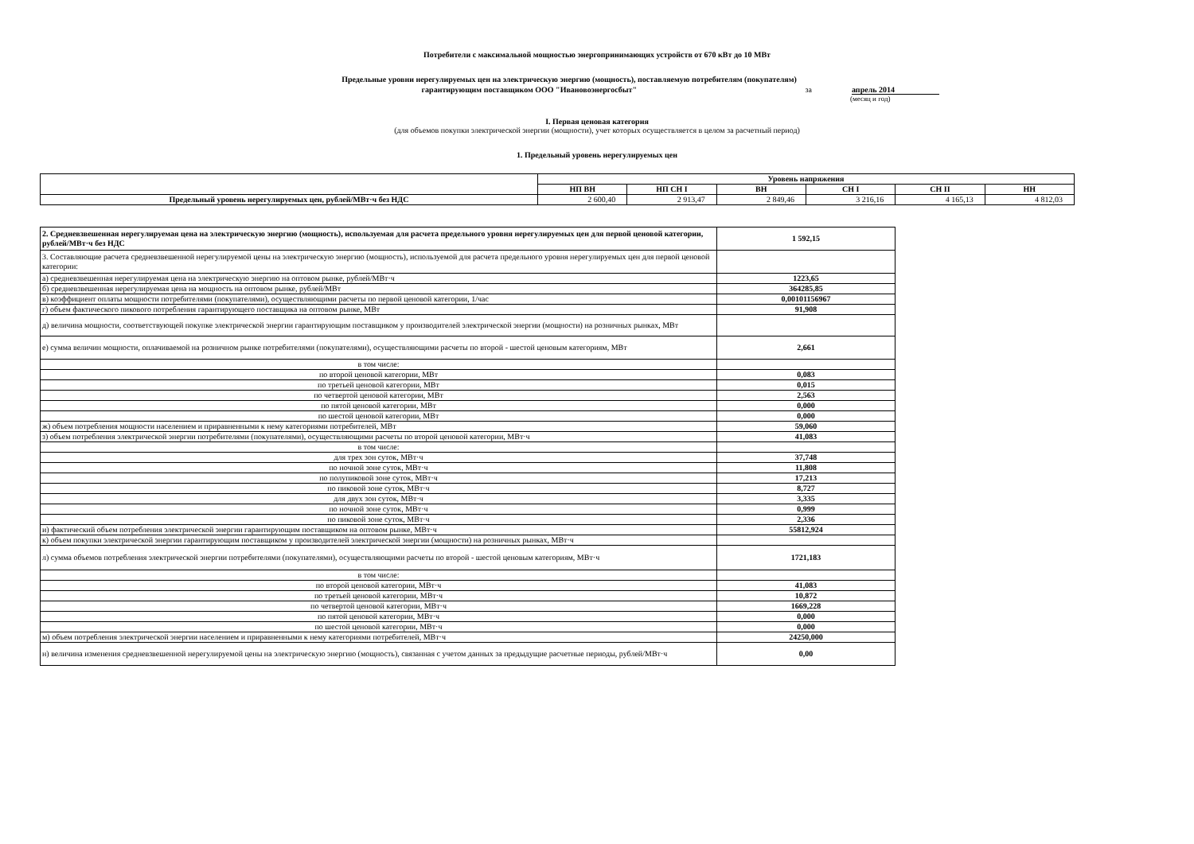Потребители с максимальной мощностью энергопринимающих устройств от 670 кВт до 10 МВт
Предельные уровни нерегулируемых цен на электрическую энергию (мощность), поставляемую потребителям (покупателям)
гарантирующим поставщиком ООО "Ивановоэнергосбыт" за апрель 2014
(месяц и год)
I. Первая ценовая категория
(для объемов покупки электрической энергии (мощности), учет которых осуществляется в целом за расчетный период)
1. Предельный уровень нерегулируемых цен
| | Уровень напряжения | | | | | |
| | НП ВН | НП СН I | ВН | СН I | СН II | НН |
| Предельный уровень нерегулируемых цен, рублей/МВт·ч без НДС | 2 600,40 | 2 913,47 | 2 849,46 | 3 216,16 | 4 165,13 | 4 812,03 |
| 2. Средневзвешенная нерегулируемая цена на электрическую энергию (мощность), используемая для расчета предельного уровня нерегулируемых цен для первой ценовой категории, рублей/МВт·ч без НДС | 1 592,15 |
| 3. Составляющие расчета средневзвешенной нерегулируемой цены на электрическую энергию (мощность), используемой для расчета предельного уровня нерегулируемых цен для первой ценовой категории: | |
| а) средневзвешенная нерегулируемая цена на электрическую энергию на оптовом рынке, рублей/МВт·ч | 1223,65 |
| б) средневзвешенная нерегулируемая цена на мощность на оптовом рынке, рублей/МВт | 364285,85 |
| в) коэффициент оплаты мощности потребителями (покупателями), осуществляющими расчеты по первой ценовой категории, 1/час | 0,00101156967 |
| г) объем фактического пикового потребления гарантирующего поставщика на оптовом рынке, МВт | 91,908 |
| д) величина мощности, соответствующей покупке электрической энергии гарантирующим поставщиком у производителей электрической энергии (мощности) на розничных рынках, МВт | |
| е) сумма величин мощности, оплачиваемой на розничном рынке потребителями (покупателями), осуществляющими расчеты по второй - шестой ценовым категориям, МВт | 2,661 |
| в том числе: | |
| по второй ценовой категории, МВт | 0,083 |
| по третьей ценовой категории, МВт | 0,015 |
| по четвертой ценовой категории, МВт | 2,563 |
| по пятой ценовой категории, МВт | 0,000 |
| по шестой ценовой категории, МВт | 0,000 |
| ж) объем потребления мощности населением и приравненными к нему категориями потребителей, МВт | 59,060 |
| з) объем потребления электрической энергии потребителями (покупателями), осуществляющими расчеты по второй ценовой категории, МВт·ч | 41,083 |
| в том числе: | |
| для трех зон суток, МВт·ч | 37,748 |
| по ночной зоне суток, МВт·ч | 11,808 |
| по полупиковой зоне суток, МВт·ч | 17,213 |
| по пиковой зоне суток, МВт·ч | 8,727 |
| для двух зон суток, МВт·ч | 3,335 |
| по ночной зоне суток, МВт·ч | 0,999 |
| по пиковой зоне суток, МВт·ч | 2,336 |
| и) фактический объем потребления электрической энергии гарантирующим поставщиком на оптовом рынке, МВт·ч | 55812,924 |
| к) объем покупки электрической энергии гарантирующим поставщиком у производителей электрической энергии (мощности) на розничных рынках, МВт·ч | |
| л) сумма объемов потребления электрической энергии потребителями (покупателями), осуществляющими расчеты по второй - шестой ценовым категориям, МВт·ч | 1721,183 |
| в том числе: | |
| по второй ценовой категории, МВт·ч | 41,083 |
| по третьей ценовой категории, МВт·ч | 10,872 |
| по четвертой ценовой категории, МВт·ч | 1669,228 |
| по пятой ценовой категории, МВт·ч | 0,000 |
| по шестой ценовой категории, МВт·ч | 0,000 |
| м) объем потребления электрической энергии населением и приравненными к нему категориями потребителей, МВт·ч | 24250,000 |
| н) величина изменения средневзвешенной нерегулируемой цены на электрическую энергию (мощность), связанная с учетом данных за предыдущие расчетные периоды, рублей/МВт·ч | 0,00 |